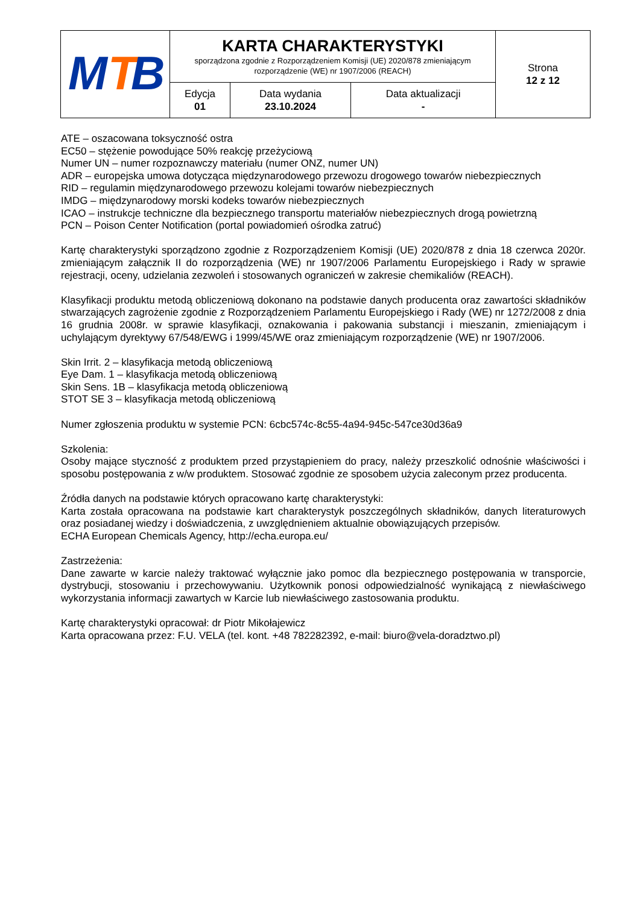| M T B | KARTA CHARAKTERYSTYKI sporządzona zgodnie z Rozporządzeniem Komisji (UE) 2020/878 zmieniającym rozporządzenie (WE) nr 1907/2006 (REACH) | | | Strona 12 z 12 |
| | Edycja 01 | Data wydania 23.10.2024 | Data aktualizacji - | |
ATE – oszacowana toksyczność ostra
EC50 – stężenie powodujące 50% reakcję przeżyciową
Numer UN – numer rozpoznawczy materiału (numer ONZ, numer UN)
ADR – europejska umowa dotycząca międzynarodowego przewozu drogowego towarów niebezpiecznych
RID – regulamin międzynarodowego przewozu kolejami towarów niebezpiecznych
IMDG – międzynarodowy morski kodeks towarów niebezpiecznych
ICAO – instrukcje techniczne dla bezpiecznego transportu materiałów niebezpiecznych drogą powietrzną
PCN – Poison Center Notification (portal powiadomień ośrodka zatruć)
Kartę charakterystyki sporządzono zgodnie z Rozporządzeniem Komisji (UE) 2020/878 z dnia 18 czerwca 2020r. zmieniającym załącznik II do rozporządzenia (WE) nr 1907/2006 Parlamentu Europejskiego i Rady w sprawie rejestracji, oceny, udzielania zezwoleń i stosowanych ograniczeń w zakresie chemikaliów (REACH).
Klasyfikacji produktu metodą obliczeniową dokonano na podstawie danych producenta oraz zawartości składników stwarzających zagrożenie zgodnie z Rozporządzeniem Parlamentu Europejskiego i Rady (WE) nr 1272/2008 z dnia 16 grudnia 2008r. w sprawie klasyfikacji, oznakowania i pakowania substancji i mieszanin, zmieniającym i uchylającym dyrektywy 67/548/EWG i 1999/45/WE oraz zmieniającym rozporządzenie (WE) nr 1907/2006.
Skin Irrit. 2 – klasyfikacja metodą obliczeniową
Eye Dam. 1 – klasyfikacja metodą obliczeniową
Skin Sens. 1B – klasyfikacja metodą obliczeniową
STOT SE 3 – klasyfikacja metodą obliczeniową
Numer zgłoszenia produktu w systemie PCN: 6cbc574c-8c55-4a94-945c-547ce30d36a9
Szkolenia:
Osoby mające styczność z produktem przed przystąpieniem do pracy, należy przeszkolić odnośnie właściwości i sposobu postępowania z w/w produktem. Stosować zgodnie ze sposobem użycia zaleconym przez producenta.
Źródła danych na podstawie których opracowano kartę charakterystyki:
Karta została opracowana na podstawie kart charakterystyk poszczególnych składników, danych literaturowych oraz posiadanej wiedzy i doświadczenia, z uwzględnieniem aktualnie obowiązujących przepisów.
ECHA European Chemicals Agency, http://echa.europa.eu/
Zastrzeżenia:
Dane zawarte w karcie należy traktować wyłącznie jako pomoc dla bezpiecznego postępowania w transporcie, dystrybucji, stosowaniu i przechowywaniu. Użytkownik ponosi odpowiedzialność wynikającą z niewłaściwego wykorzystania informacji zawartych w Karcie lub niewłaściwego zastosowania produktu.
Kartę charakterystyki opracował: dr Piotr Mikołajewicz
Karta opracowana przez: F.U. VELA (tel. kont. +48 782282392, e-mail: biuro@vela-doradztwo.pl)